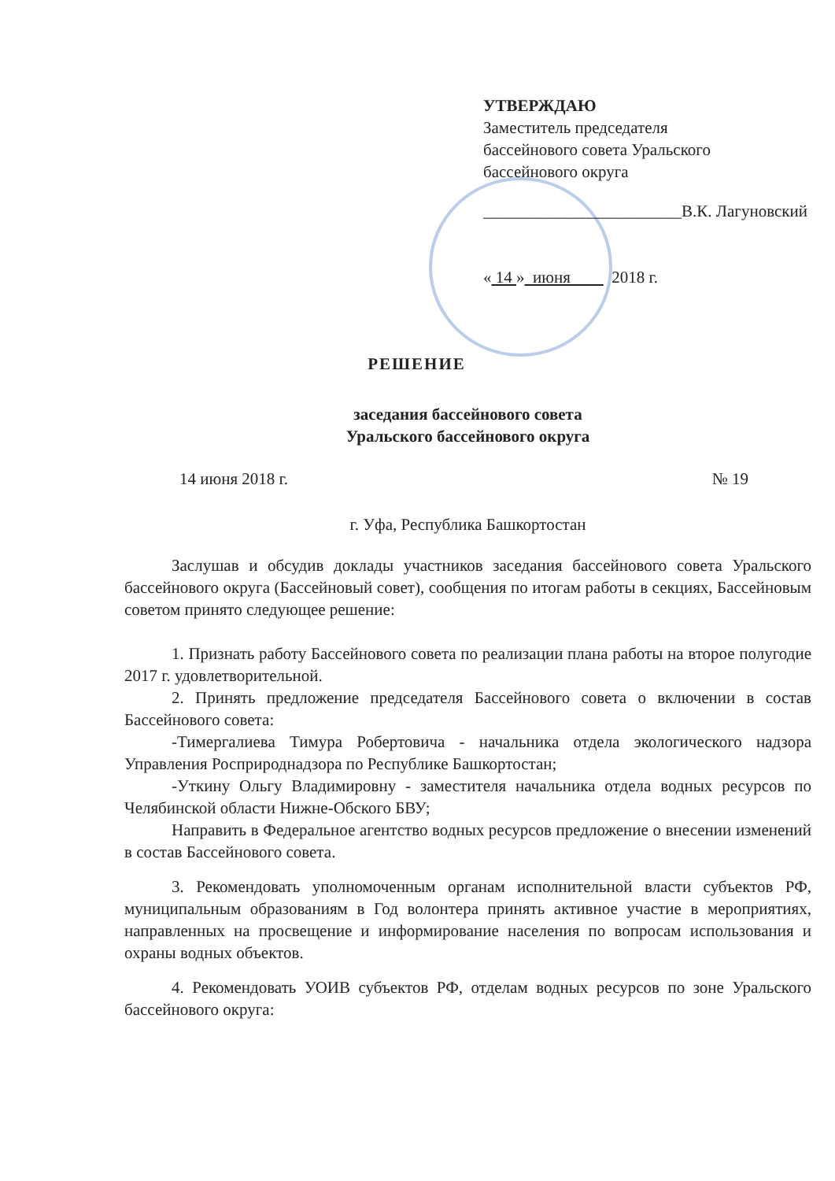УТВЕРЖДАЮ
Заместитель председателя
бассейнового совета Уральского
бассейнового округа
________________________В.К. Лагуновский
« 14 » июня 2018 г.
РЕШЕНИЕ
заседания бассейнового совета
Уральского бассейнового округа
14 июня 2018 г. № 19
г. Уфа, Республика Башкортостан
Заслушав и обсудив доклады участников заседания бассейнового совета Уральского бассейнового округа (Бассейновый совет), сообщения по итогам работы в секциях, Бассейновым советом принято следующее решение:
1. Признать работу Бассейнового совета по реализации плана работы на второе полугодие 2017 г. удовлетворительной.
2. Принять предложение председателя Бассейнового совета о включении в состав Бассейнового совета:
-Тимергалиева Тимура Робертовича - начальника отдела экологического надзора Управления Росприроднадзора по Республике Башкортостан;
-Уткину Ольгу Владимировну - заместителя начальника отдела водных ресурсов по Челябинской области Нижне-Обского БВУ;
Направить в Федеральное агентство водных ресурсов предложение о внесении изменений в состав Бассейнового совета.
3. Рекомендовать уполномоченным органам исполнительной власти субъектов РФ, муниципальным образованиям в Год волонтера принять активное участие в мероприятиях, направленных на просвещение и информирование населения по вопросам использования и охраны водных объектов.
4. Рекомендовать УОИВ субъектов РФ, отделам водных ресурсов по зоне Уральского бассейнового округа: